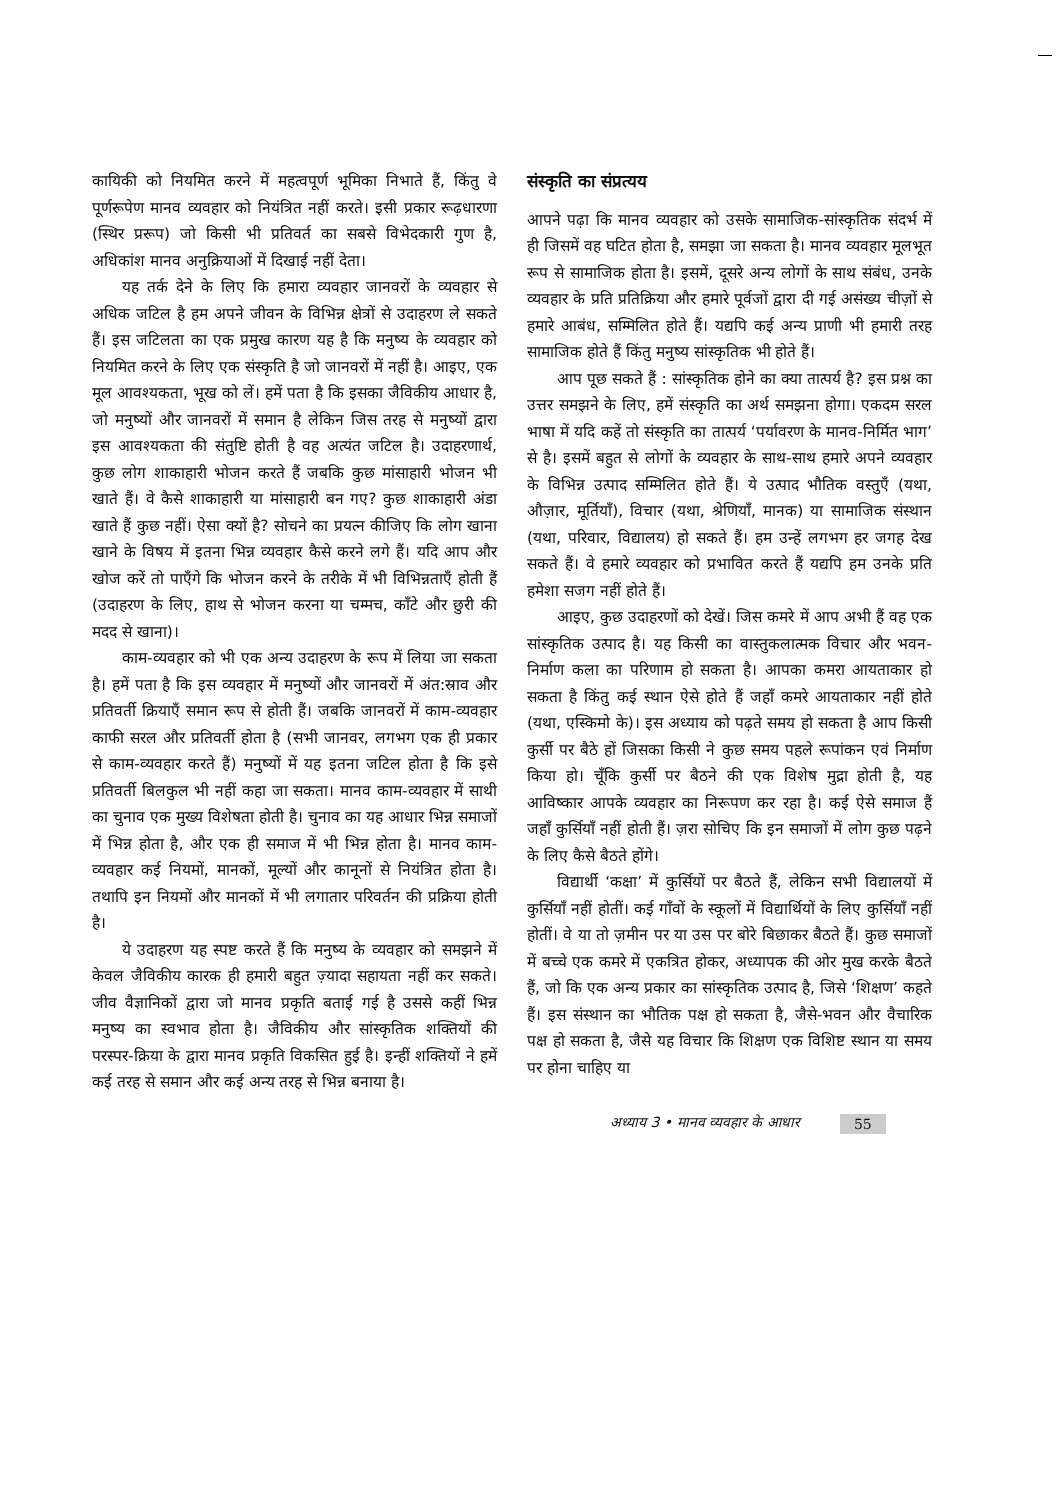कायिकी को नियमित करने में महत्वपूर्ण भूमिका निभाते हैं, किंतु वे पूर्णरूपेण मानव व्यवहार को नियंत्रित नहीं करते। इसी प्रकार रूढ़धारणा (स्थिर प्ररूप) जो किसी भी प्रतिवर्त का सबसे विभेदकारी गुण है, अधिकांश मानव अनुक्रियाओं में दिखाई नहीं देता।
यह तर्क देने के लिए कि हमारा व्यवहार जानवरों के व्यवहार से अधिक जटिल है हम अपने जीवन के विभिन्न क्षेत्रों से उदाहरण ले सकते हैं। इस जटिलता का एक प्रमुख कारण यह है कि मनुष्य के व्यवहार को नियमित करने के लिए एक संस्कृति है जो जानवरों में नहीं है। आइए, एक मूल आवश्यकता, भूख को लें। हमें पता है कि इसका जैविकीय आधार है, जो मनुष्यों और जानवरों में समान है लेकिन जिस तरह से मनुष्यों द्वारा इस आवश्यकता की संतुष्टि होती है वह अत्यंत जटिल है। उदाहरणार्थ, कुछ लोग शाकाहारी भोजन करते हैं जबकि कुछ मांसाहारी भोजन भी खाते हैं। वे कैसे शाकाहारी या मांसाहारी बन गए? कुछ शाकाहारी अंडा खाते हैं कुछ नहीं। ऐसा क्यों है? सोचने का प्रयत्न कीजिए कि लोग खाना खाने के विषय में इतना भिन्न व्यवहार कैसे करने लगे हैं। यदि आप और खोज करें तो पाएँगे कि भोजन करने के तरीके में भी विभिन्नताएँ होती हैं (उदाहरण के लिए, हाथ से भोजन करना या चम्मच, काँटे और छुरी की मदद से खाना)।
काम-व्यवहार को भी एक अन्य उदाहरण के रूप में लिया जा सकता है। हमें पता है कि इस व्यवहार में मनुष्यों और जानवरों में अंत:स्राव और प्रतिवर्ती क्रियाएँ समान रूप से होती हैं। जबकि जानवरों में काम-व्यवहार काफी सरल और प्रतिवर्ती होता है (सभी जानवर, लगभग एक ही प्रकार से काम-व्यवहार करते हैं) मनुष्यों में यह इतना जटिल होता है कि इसे प्रतिवर्ती बिलकुल भी नहीं कहा जा सकता। मानव काम-व्यवहार में साथी का चुनाव एक मुख्य विशेषता होती है। चुनाव का यह आधार भिन्न समाजों में भिन्न होता है, और एक ही समाज में भी भिन्न होता है। मानव काम-व्यवहार कई नियमों, मानकों, मूल्यों और कानूनों से नियंत्रित होता है। तथापि इन नियमों और मानकों में भी लगातार परिवर्तन की प्रक्रिया होती है।
ये उदाहरण यह स्पष्ट करते हैं कि मनुष्य के व्यवहार को समझने में केवल जैविकीय कारक ही हमारी बहुत ज़्यादा सहायता नहीं कर सकते। जीव वैज्ञानिकों द्वारा जो मानव प्रकृति बताई गई है उससे कहीं भिन्न मनुष्य का स्वभाव होता है। जैविकीय और सांस्कृतिक शक्तियों की परस्पर-क्रिया के द्वारा मानव प्रकृति विकसित हुई है। इन्हीं शक्तियों ने हमें कई तरह से समान और कई अन्य तरह से भिन्न बनाया है।
संस्कृति का संप्रत्यय
आपने पढ़ा कि मानव व्यवहार को उसके सामाजिक-सांस्कृतिक संदर्भ में ही जिसमें वह घटित होता है, समझा जा सकता है। मानव व्यवहार मूलभूत रूप से सामाजिक होता है। इसमें, दूसरे अन्य लोगों के साथ संबंध, उनके व्यवहार के प्रति प्रतिक्रिया और हमारे पूर्वजों द्वारा दी गई असंख्य चीज़ों से हमारे आबंध, सम्मिलित होते हैं। यद्यपि कई अन्य प्राणी भी हमारी तरह सामाजिक होते हैं किंतु मनुष्य सांस्कृतिक भी होते हैं।
आप पूछ सकते हैं : सांस्कृतिक होने का क्या तात्पर्य है? इस प्रश्न का उत्तर समझने के लिए, हमें संस्कृति का अर्थ समझना होगा। एकदम सरल भाषा में यदि कहें तो संस्कृति का तात्पर्य ‘पर्यावरण के मानव-निर्मित भाग’ से है। इसमें बहुत से लोगों के व्यवहार के साथ-साथ हमारे अपने व्यवहार के विभिन्न उत्पाद सम्मिलित होते हैं। ये उत्पाद भौतिक वस्तुएँ (यथा, औज़ार, मूर्तियाँ), विचार (यथा, श्रेणियाँ, मानक) या सामाजिक संस्थान (यथा, परिवार, विद्यालय) हो सकते हैं। हम उन्हें लगभग हर जगह देख सकते हैं। वे हमारे व्यवहार को प्रभावित करते हैं यद्यपि हम उनके प्रति हमेशा सजग नहीं होते हैं।
आइए, कुछ उदाहरणों को देखें। जिस कमरे में आप अभी हैं वह एक सांस्कृतिक उत्पाद है। यह किसी का वास्तुकलात्मक विचार और भवन-निर्माण कला का परिणाम हो सकता है। आपका कमरा आयताकार हो सकता है किंतु कई स्थान ऐसे होते हैं जहाँ कमरे आयताकार नहीं होते (यथा, एस्किमो के)। इस अध्याय को पढ़ते समय हो सकता है आप किसी कुर्सी पर बैठे हों जिसका किसी ने कुछ समय पहले रूपांकन एवं निर्माण किया हो। चूँकि कुर्सी पर बैठने की एक विशेष मुद्रा होती है, यह आविष्कार आपके व्यवहार का निरूपण कर रहा है। कई ऐसे समाज हैं जहाँ कुर्सियाँ नहीं होती हैं। ज़रा सोचिए कि इन समाजों में लोग कुछ पढ़ने के लिए कैसे बैठते होंगे।
विद्यार्थी ‘कक्षा’ में कुर्सियों पर बैठते हैं, लेकिन सभी विद्यालयों में कुर्सियाँ नहीं होतीं। कई गाँवों के स्कूलों में विद्यार्थियों के लिए कुर्सियाँ नहीं होतीं। वे या तो ज़मीन पर या उस पर बोरे बिछाकर बैठते हैं। कुछ समाजों में बच्चे एक कमरे में एकत्रित होकर, अध्यापक की ओर मुख करके बैठते हैं, जो कि एक अन्य प्रकार का सांस्कृतिक उत्पाद है, जिसे ‘शिक्षण’ कहते हैं। इस संस्थान का भौतिक पक्ष हो सकता है, जैसे-भवन और वैचारिक पक्ष हो सकता है, जैसे यह विचार कि शिक्षण एक विशिष्ट स्थान या समय पर होना चाहिए या
अध्याय 3 • मानव व्यवहार के आधार 55